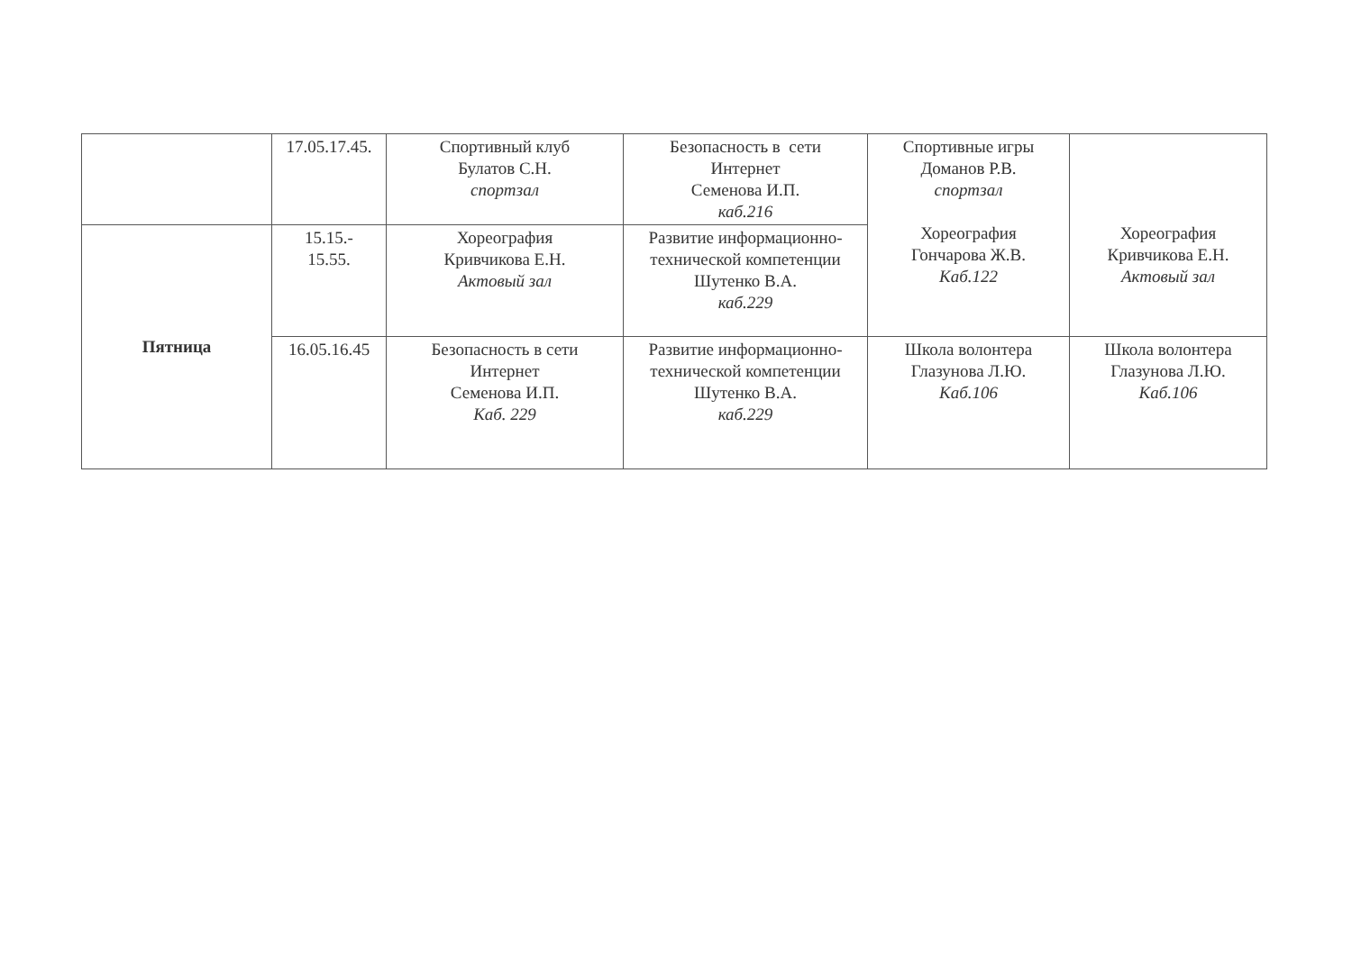| | 17.05.17.45. | Спортивный клуб Булатов С.Н. спортзал | Безопасность в сети Интернет Семенова И.П. каб.216 | Спортивные игры Доманов Р.В. спортзал Хореография Гончарова Ж.В. Каб.122 | Хореография Кривчикова Е.Н. Актовый зал |
| Пятница | 15.15.- 15.55. | Хореография Кривчикова Е.Н. Актовый зал | Развитие информационно- технической компетенции Шутенко В.А. каб.229 | | |
| | 16.05.16.45 | Безопасность в сети Интернет Семенова И.П. Каб. 229 | Развитие информационно- технической компетенции Шутенко В.А. каб.229 | Школа волонтера Глазунова Л.Ю. Каб.106 | Школа волонтера Глазунова Л.Ю. Каб.106 |